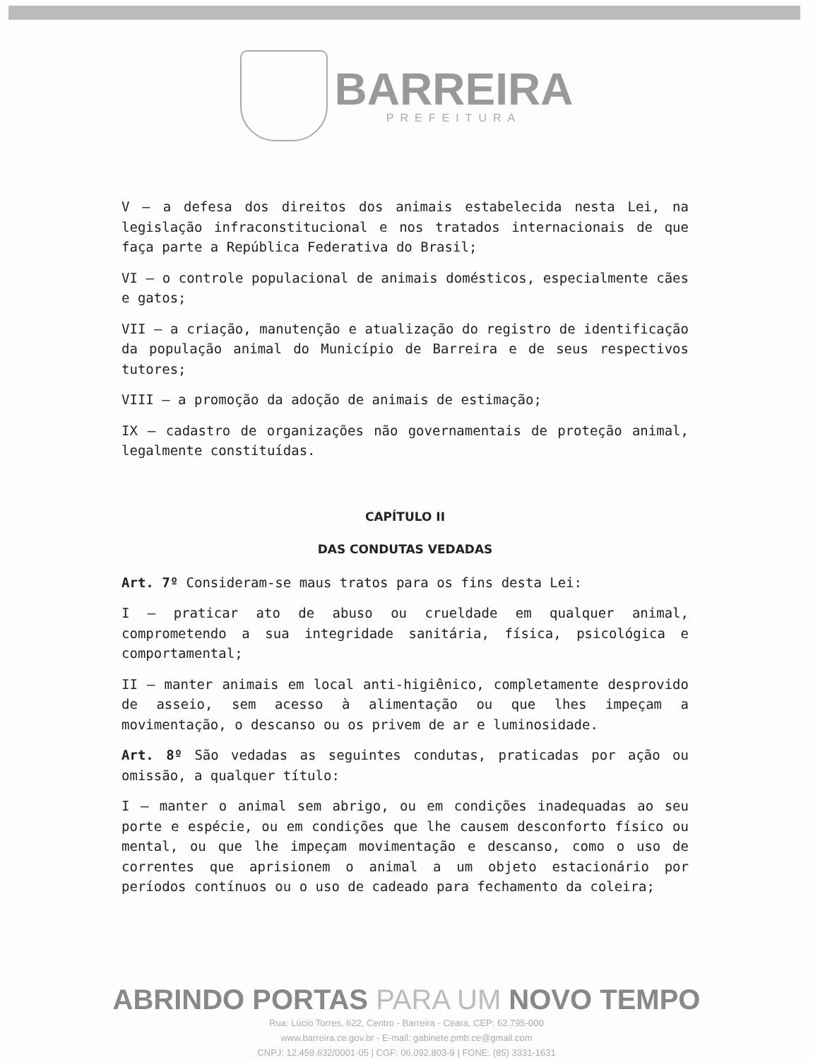BARREIRA
PREFEITURA
V – a defesa dos direitos dos animais estabelecida nesta Lei, na legislação infraconstitucional e nos tratados internacionais de que faça parte a República Federativa do Brasil;
VI – o controle populacional de animais domésticos, especialmente cães e gatos;
VII – a criação, manutenção e atualização do registro de identificação da população animal do Município de Barreira e de seus respectivos tutores;
VIII – a promoção da adoção de animais de estimação;
IX – cadastro de organizações não governamentais de proteção animal, legalmente constituídas.
CAPÍTULO II
DAS CONDUTAS VEDADAS
Art. 7º Consideram-se maus tratos para os fins desta Lei:
I – praticar ato de abuso ou crueldade em qualquer animal, comprometendo a sua integridade sanitária, física, psicológica e comportamental;
II – manter animais em local anti-higiênico, completamente desprovido de asseio, sem acesso à alimentação ou que lhes impeçam a movimentação, o descanso ou os privem de ar e luminosidade.
Art. 8º São vedadas as seguintes condutas, praticadas por ação ou omissão, a qualquer título:
I – manter o animal sem abrigo, ou em condições inadequadas ao seu porte e espécie, ou em condições que lhe causem desconforto físico ou mental, ou que lhe impeçam movimentação e descanso, como o uso de correntes que aprisionem o animal a um objeto estacionário por períodos contínuos ou o uso de cadeado para fechamento da coleira;
ABRINDO PORTAS PARA UM NOVO TEMPO
Rua: Lúcio Torres, 622, Centro - Barreira - Ceara, CEP: 62.795-000
www.barreira.ce.gov.br - E-mail: gabinete.pmb.ce@gmail.com
CNPJ: 12.459.632/0001-05 | CGF: 06.092.803-9 | FONE: (85) 3331-1631